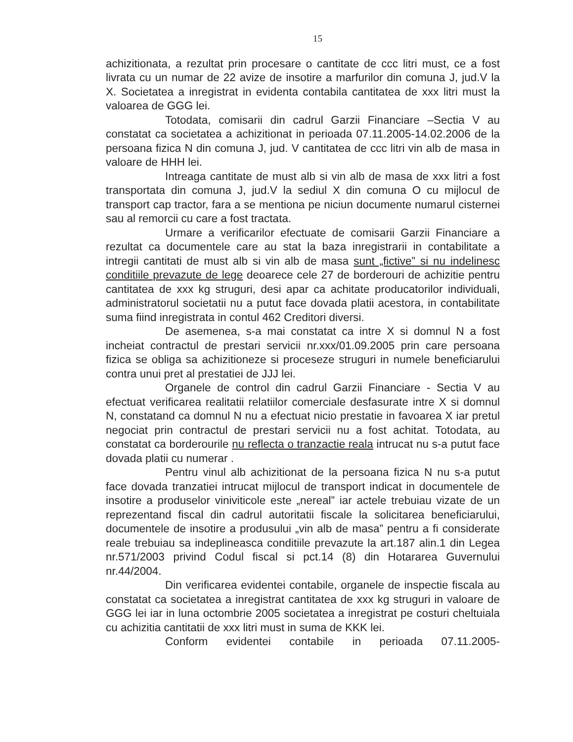15
achizitionata, a rezultat prin procesare o cantitate de ccc litri must, ce a fost livrata cu un numar de 22 avize de insotire a marfurilor din comuna J, jud.V la X. Societatea a inregistrat in evidenta contabila cantitatea de xxx litri must la valoarea de GGG lei.
Totodata, comisarii din cadrul Garzii Financiare –Sectia V au constatat ca societatea a achizitionat in perioada 07.11.2005-14.02.2006 de la persoana fizica N din comuna J, jud. V cantitatea de ccc litri vin alb de masa in valoare de HHH lei.
Intreaga cantitate de must alb si vin alb de masa de xxx litri a fost transportata din comuna J, jud.V la sediul X din comuna O cu mijlocul de transport cap tractor, fara a se mentiona pe niciun documente numarul cisternei sau al remorcii cu care a fost tractata.
Urmare a verificarilor efectuate de comisarii Garzii Financiare a rezultat ca documentele care au stat la baza inregistrarii in contabilitate a intregii cantitati de must alb si vin alb de masa sunt „fictive” si nu indelinesc conditiile prevazute de lege deoarece cele 27 de borderouri de achizitie pentru cantitatea de xxx kg struguri, desi apar ca achitate producatorilor individuali, administratorul societatii nu a putut face dovada platii acestora, in contabilitate suma fiind inregistrata in contul 462 Creditori diversi.
De asemenea, s-a mai constatat ca intre X si domnul N a fost incheiat contractul de prestari servicii nr.xxx/01.09.2005 prin care persoana fizica se obliga sa achizitioneze si proceseze struguri in numele beneficiarului contra unui pret al prestatiei de JJJ lei.
Organele de control din cadrul Garzii Financiare - Sectia V au efectuat verificarea realitatii relatiilor comerciale desfasurate intre X si domnul N, constatand ca domnul N nu a efectuat nicio prestatie in favoarea X iar pretul negociat prin contractul de prestari servicii nu a fost achitat. Totodata, au constatat ca borderourile nu reflecta o tranzactie reala intrucat nu s-a putut face dovada platii cu numerar .
Pentru vinul alb achizitionat de la persoana fizica N nu s-a putut face dovada tranzatiei intrucat mijlocul de transport indicat in documentele de insotire a produselor viniviticole este „nereal” iar actele trebuiau vizate de un reprezentand fiscal din cadrul autoritatii fiscale la solicitarea beneficiarului, documentele de insotire a produsului „vin alb de masa” pentru a fi considerate reale trebuiau sa indeplineasca conditiile prevazute la art.187 alin.1 din Legea nr.571/2003 privind Codul fiscal si pct.14 (8) din Hotararea Guvernului nr.44/2004.
Din verificarea evidentei contabile, organele de inspectie fiscala au constatat ca societatea a inregistrat cantitatea de xxx kg struguri in valoare de GGG lei iar in luna octombrie 2005 societatea a inregistrat pe costuri cheltuiala cu achizitia cantitatii de xxx litri must in suma de KKK lei.
Conform evidentei contabile in perioada 07.11.2005-